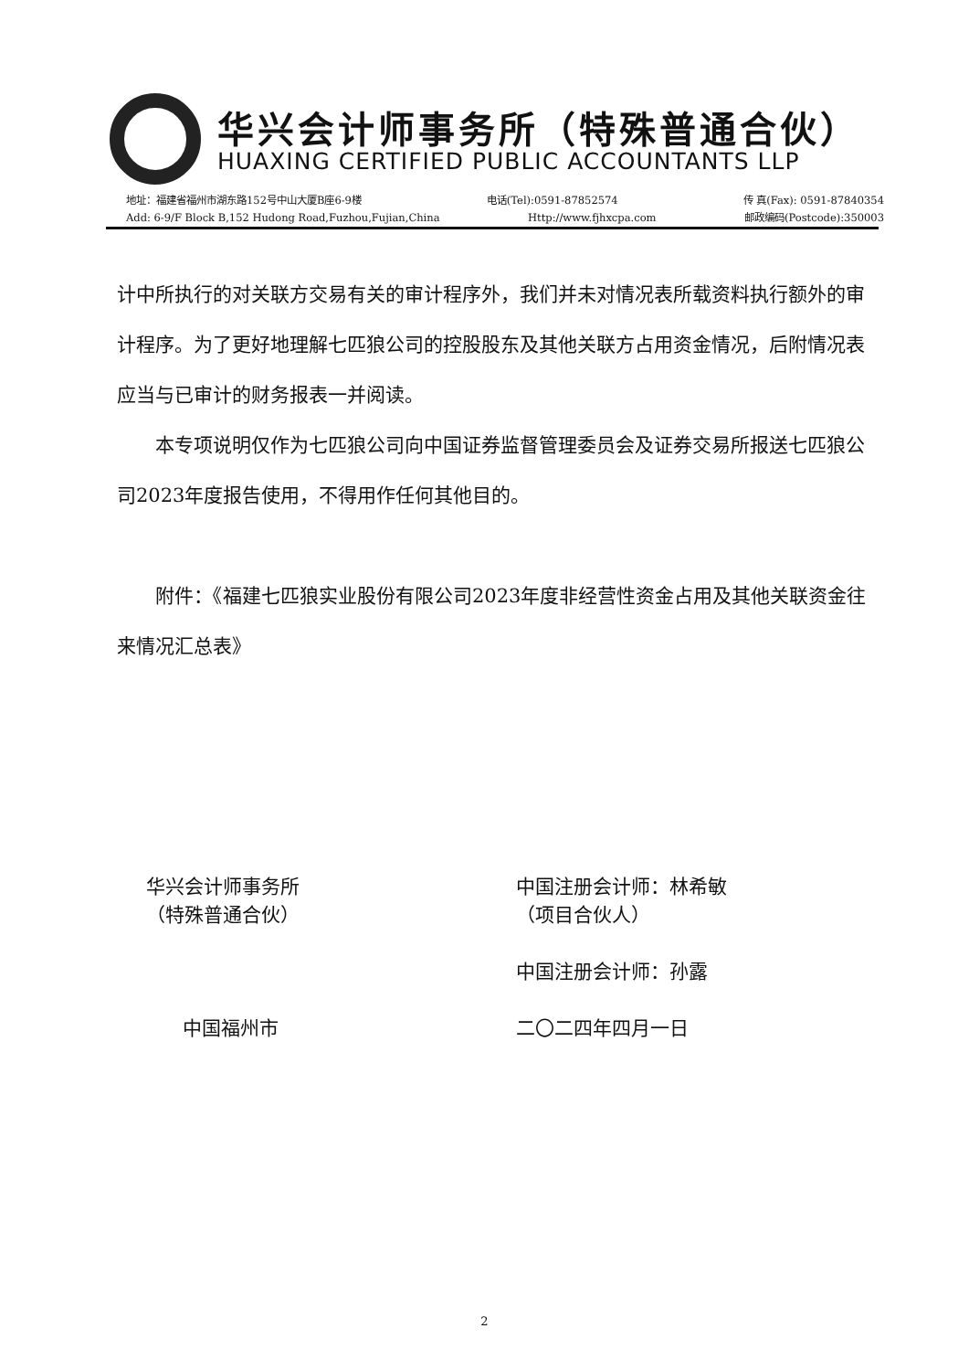华兴会计师事务所（特殊普通合伙）
HUAXING CERTIFIED PUBLIC ACCOUNTANTS LLP
地址：福建省福州市湖东路152号中山大厦B座6-9楼 电话(Tel):0591-87852574 传 真(Fax): 0591-87840354
Add: 6-9/F Block B,152 Hudong Road,Fuzhou,Fujian,China Http://www.fjhxcpa.com 邮政编码(Postcode):350003
计中所执行的对关联方交易有关的审计程序外，我们并未对情况表所载资料执行额外的审计程序。为了更好地理解七匹狼公司的控股股东及其他关联方占用资金情况，后附情况表应当与已审计的财务报表一并阅读。
本专项说明仅作为七匹狼公司向中国证券监督管理委员会及证券交易所报送七匹狼公司2023年度报告使用，不得用作任何其他目的。
附件：《福建七匹狼实业股份有限公司2023年度非经营性资金占用及其他关联资金往来情况汇总表》
华兴会计师事务所
（特殊普通合伙）
中国福州市
中国注册会计师：林希敏
（项目合伙人）
中国注册会计师：孙露
二〇二四年四月一日
2